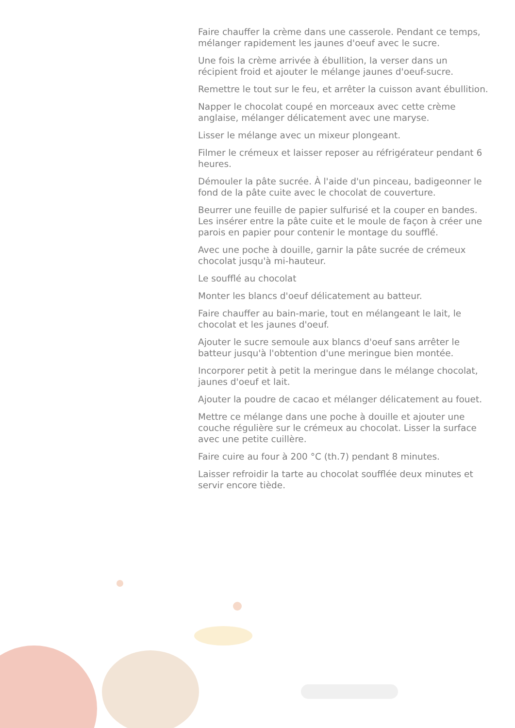Faire chauffer la crème dans une casserole. Pendant ce temps, mélanger rapidement les jaunes d'oeuf avec le sucre.
Une fois la crème arrivée à ébullition, la verser dans un récipient froid et ajouter le mélange jaunes d'oeuf-sucre.
Remettre le tout sur le feu, et arrêter la cuisson avant ébullition.
Napper le chocolat coupé en morceaux avec cette crème anglaise, mélanger délicatement avec une maryse.
Lisser le mélange avec un mixeur plongeant.
Filmer le crémeux et laisser reposer au réfrigérateur pendant 6 heures.
Démouler la pâte sucrée. À l'aide d'un pinceau, badigeonner le fond de la pâte cuite avec le chocolat de couverture.
Beurrer une feuille de papier sulfurisé et la couper en bandes. Les insérer entre la pâte cuite et le moule de façon à créer une parois en papier pour contenir le montage du soufflé.
Avec une poche à douille, garnir la pâte sucrée de crémeux chocolat jusqu'à mi-hauteur.
Le soufflé au chocolat
Monter les blancs d'oeuf délicatement au batteur.
Faire chauffer au bain-marie, tout en mélangeant le lait, le chocolat et les jaunes d'oeuf.
Ajouter le sucre semoule aux blancs d'oeuf sans arrêter le batteur jusqu'à l'obtention d'une meringue bien montée.
Incorporer petit à petit la meringue dans le mélange chocolat, jaunes d'oeuf et lait.
Ajouter la poudre de cacao et mélanger délicatement au fouet.
Mettre ce mélange dans une poche à douille et ajouter une couche régulière sur le crémeux au chocolat. Lisser la surface avec une petite cuillère.
Faire cuire au four à 200 °C (th.7) pendant 8 minutes.
Laisser refroidir la tarte au chocolat soufflée deux minutes et servir encore tiède.